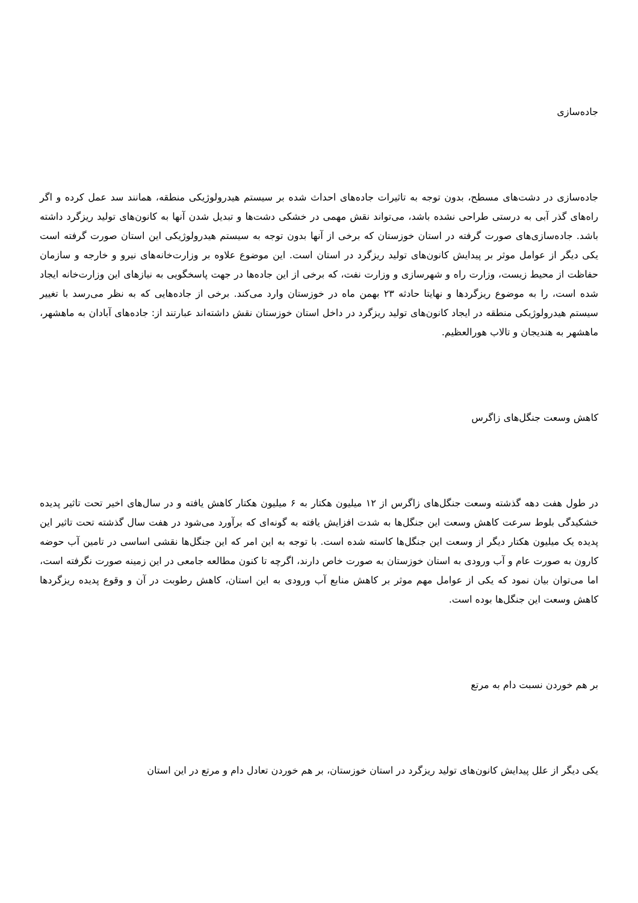جاده‌سازی
جاده‌سازی در دشت‌های مسطح، بدون توجه به تاثیرات جاده‌های احداث شده بر سیستم هیدرولوژیکی منطقه، همانند سد عمل کرده و اگر راه‌های گذر آبی به درستی طراحی نشده باشد، می‌تواند نقش مهمی در خشکی دشت‌ها و تبدیل شدن آنها به کانون‌های تولید ریزگرد داشته باشد. جاده‌سازی‌های صورت گرفته در استان خوزستان که برخی از آنها بدون توجه به سیستم هیدرولوژیکی این استان صورت گرفته است یکی دیگر از عوامل موثر بر پیدایش کانون‌های تولید ریزگرد در استان است. این موضوع علاوه بر وزارت‌خانه‌های نیرو و خارجه و سازمان حفاظت از محیط زیست، وزارت راه و شهرسازی و وزارت نفت، که برخی از این جاده‌ها در جهت پاسخگویی به نیازهای این وزارت‌خانه ایجاد شده است، را به موضوع ریزگردها و نهایتا حادثه ۲۳ بهمن ماه در خوزستان وارد می‌کند. برخی از جاده‌هایی که به نظر می‌رسد با تغییر سیستم هیدرولوژیکی منطقه در ایجاد کانون‌های تولید ریزگرد در داخل استان خوزستان نقش داشته‌اند عبارتند از: جاده‌های آبادان به ماهشهر، ماهشهر به هندیجان و تالاب هورالعظیم.
کاهش وسعت جنگل‌های زاگرس
در طول هفت دهه گذشته وسعت جنگل‌های زاگرس از ۱۲ میلیون هکتار به ۶ میلیون هکتار کاهش یافته و در سال‌های اخیر تحت تاثیر پدیده خشکیدگی بلوط سرعت کاهش وسعت این جنگل‌ها به شدت افزایش یافته به گونه‌ای که برآورد می‌شود در هفت سال گذشته تحت تاثیر این پدیده یک میلیون هکتار دیگر از وسعت این جنگل‌ها کاسته شده است. با توجه به این امر که این جنگل‌ها نقشی اساسی در تامین آب حوضه کارون به صورت عام و آب ورودی به استان خوزستان به صورت خاص دارند، اگرچه تا کنون مطالعه جامعی در این زمینه صورت نگرفته است، اما می‌توان بیان نمود که یکی از عوامل مهم موثر بر کاهش منابع آب ورودی به این استان، کاهش رطوبت در آن و وقوع پدیده ریزگردها کاهش وسعت این جنگل‌ها بوده است.
بر هم خوردن نسبت دام به مرتع
یکی دیگر از علل پیدایش کانون‌های تولید ریزگرد در استان خوزستان، بر هم خوردن تعادل دام و مرتع در این استان